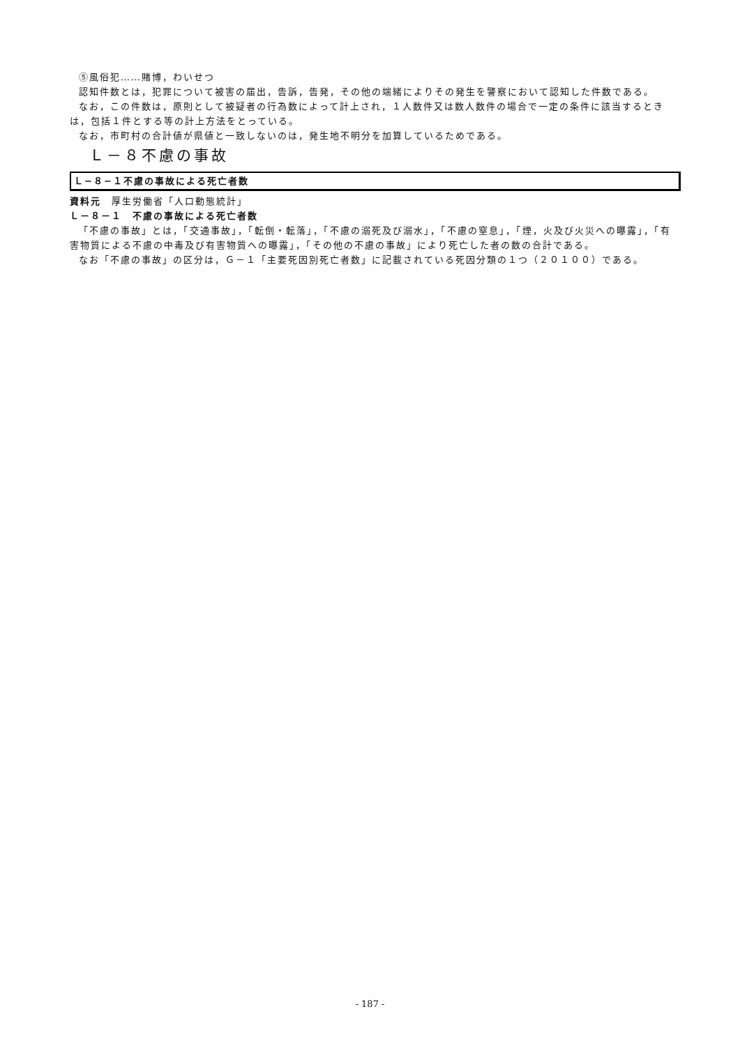⑤風俗犯……賭博，わいせつ
認知件数とは，犯罪について被害の届出，告訴，告発，その他の端緒によりその発生を警察において認知した件数である。
なお，この件数は，原則として被疑者の行為数によって計上され，１人数件又は数人数件の場合で一定の条件に該当するときは，包括１件とする等の計上方法をとっている。
なお，市町村の合計値が県値と一致しないのは，発生地不明分を加算しているためである。
Ｌ－８不慮の事故
Ｌ−８−１不慮の事故による死亡者数
資料元　厚生労働省「人口動態統計」
Ｌ－８－１　不慮の事故による死亡者数
「不慮の事故」とは，「交通事故」，「転倒・転落」，「不慮の溺死及び溺水」，「不慮の窒息」，「煙，火及び火災への曝露」，「有害物質による不慮の中毒及び有害物質への曝露」，「その他の不慮の事故」により死亡した者の数の合計である。
なお「不慮の事故」の区分は，Ｇ－１「主要死因別死亡者数」に記載されている死因分類の１つ（２０１００）である。
- 187 -